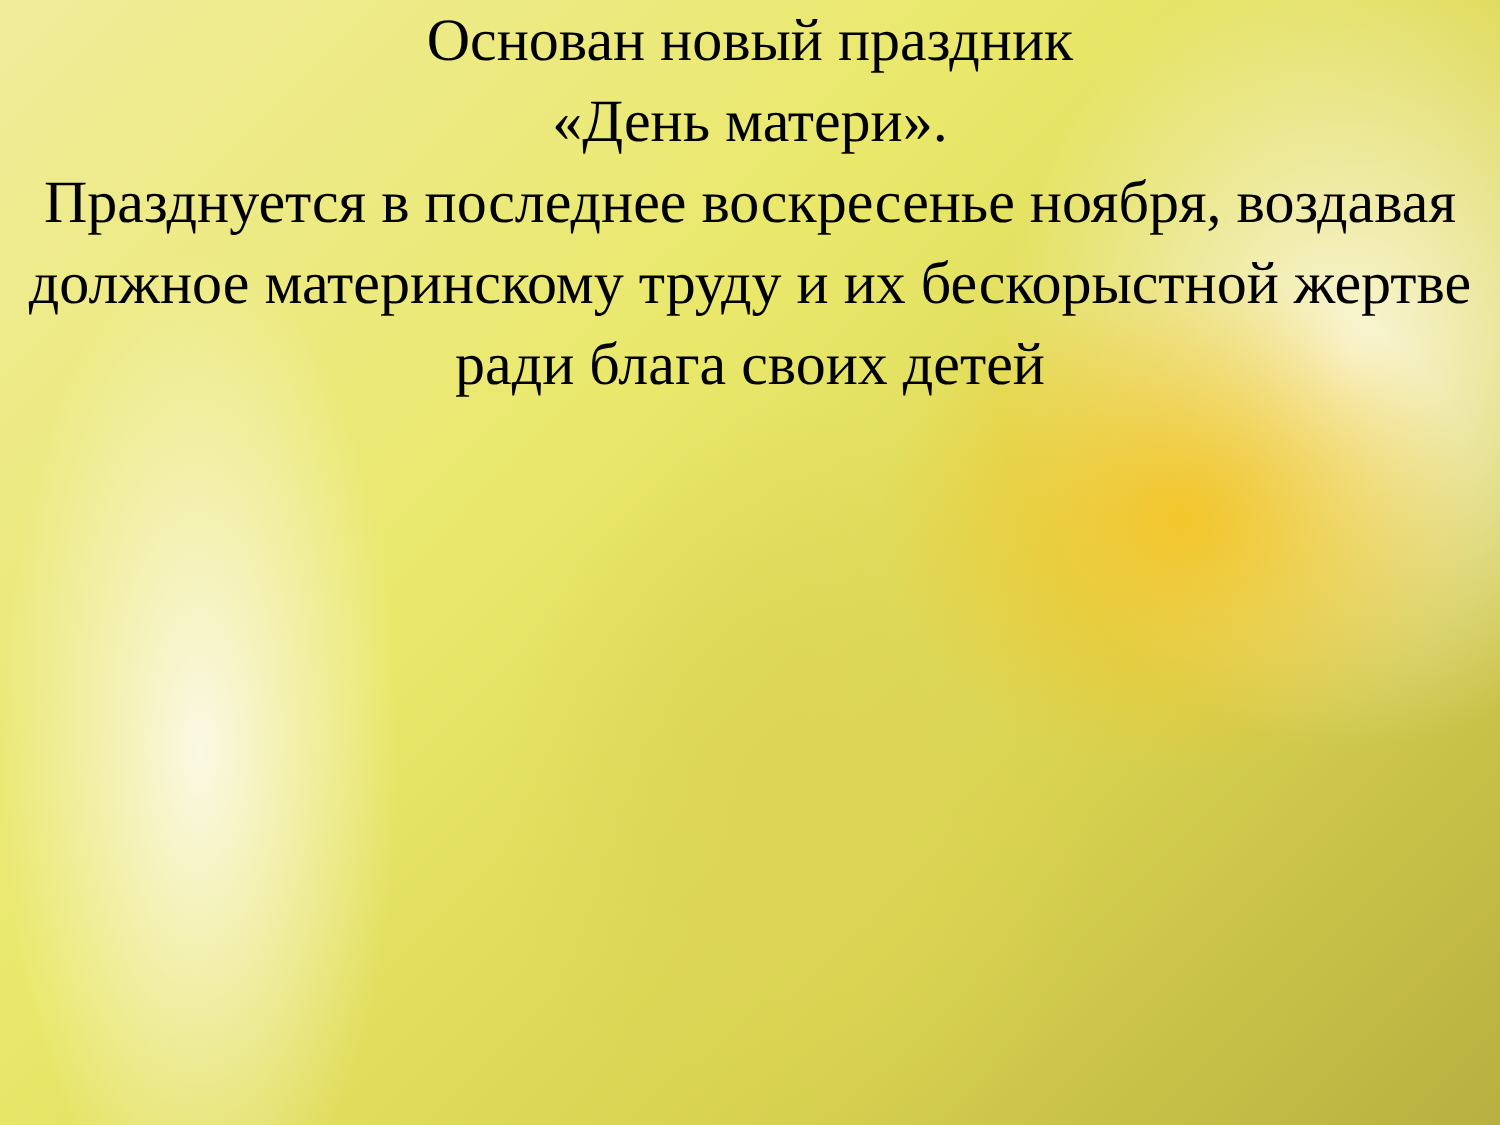Основан новый праздник
«День матери».
Празднуется в последнее воскресенье ноября, воздавая должное материнскому труду и их бескорыстной жертве ради блага своих детей